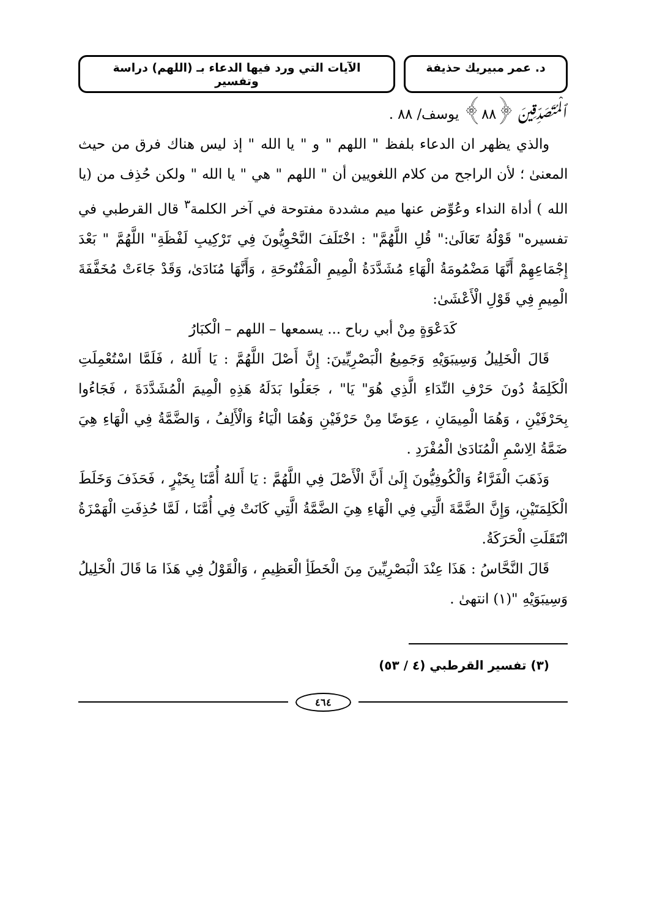د. عمر مبيريك حذيفة الآيات التي ورد فيها الدعاء بـ (اللهم) دراسة وتفسير
ٱلْمُتَصَدِّقِينَ ﴿٨٨﴾ يوسف/ ٨٨ .
والذي يظهر ان الدعاء بلفظ " اللهم " و " يا الله " إذ ليس هناك فرق من حيث المعنىٰ ؛ لأن الراجح من كلام اللغويين أن " اللهم " هي " يا الله " ولكن حُذِف من (يا الله ) أداة النداء وعُوِّض عنها ميم مشددة مفتوحة في آخر الكلمة<sup>٣</sup> قال القرطبي في تفسيره" قَوْلُهُ تَعَالَىٰ:" قُلِ اللَّهُمَّ" : اخْتَلَفَ النَّحْوِيُّونَ فِي تَرْكِيبِ لَفْظَةِ" اللَّهُمَّ " بَعْدَ إِجْمَاعِهِمْ أَنَّهَا مَضْمُومَةُ الْهَاءِ مُشَدَّدَةُ الْمِيمِ الْمَفْتُوحَةِ ، وَأَنَّهَا مُنَادَىٰ، وَقَدْ جَاءَتْ مُخَفَّفَةَ الْمِيمِ فِي قَوْلِ الْأَعْشَىٰ:
كَدَعْوَةٍ مِنْ أبي رباح ... يسمعها – اللهم – الْكبَارُ
قَالَ الْخَلِيلُ وَسِيبَوَيْهِ وَجَمِيعُ الْبَصْرِيِّينَ: إِنَّ أَصْلَ اللَّهُمَّ : يَا أَللهُ ، فَلَمَّا اسْتُعْمِلَتِ الْكَلِمَةُ دُونَ حَرْفِ النِّدَاءِ الَّذِي هُوَ" يَا" ، جَعَلُوا بَدَلَهُ هَذِهِ الْمِيمَ الْمُشَدَّدَةَ ، فَجَاءُوا بِحَرْفَيْنِ ، وَهُمَا الْمِيمَانِ ، عِوَضًا مِنْ حَرْفَيْنِ وَهُمَا الْيَاءُ وَالْأَلِفُ ، وَالضَّمَّةُ فِي الْهَاءِ هِيَ ضَمَّةُ الِاسْمِ الْمُنَادَىٰ الْمُفْرَدِ .
وَذَهَبَ الْفَرَّاءُ وَالْكُوفِيُّونَ إِلَىٰ أَنَّ الْأَصْلَ فِي اللَّهُمَّ : يَا أَللهُ أُمَّنَا بِخَيْرٍ ، فَحَذَفَ وَخَلَطَ الْكَلِمَتَيْنِ، وَإِنَّ الضَّمَّةَ الَّتِي فِي الْهَاءِ هِيَ الضَّمَّةُ الَّتِي كَانَتْ فِي أُمَّنَا ، لَمَّا حُذِفَتِ الْهَمْزَةُ انْتَقَلَتِ الْحَرَكَةُ.
قَالَ النَّحَّاسُ : هَذَا عِنْدَ الْبَصْرِيِّينَ مِنَ الْخَطَأِ الْعَظِيمِ ، وَالْقَوْلُ فِي هَذَا مَا قَالَ الْخَلِيلُ وَسِيبَوَيْهِ "(١) انتهىٰ .
(٣) تفسير القرطبي (٤ / ٥٣)
٤٦٤